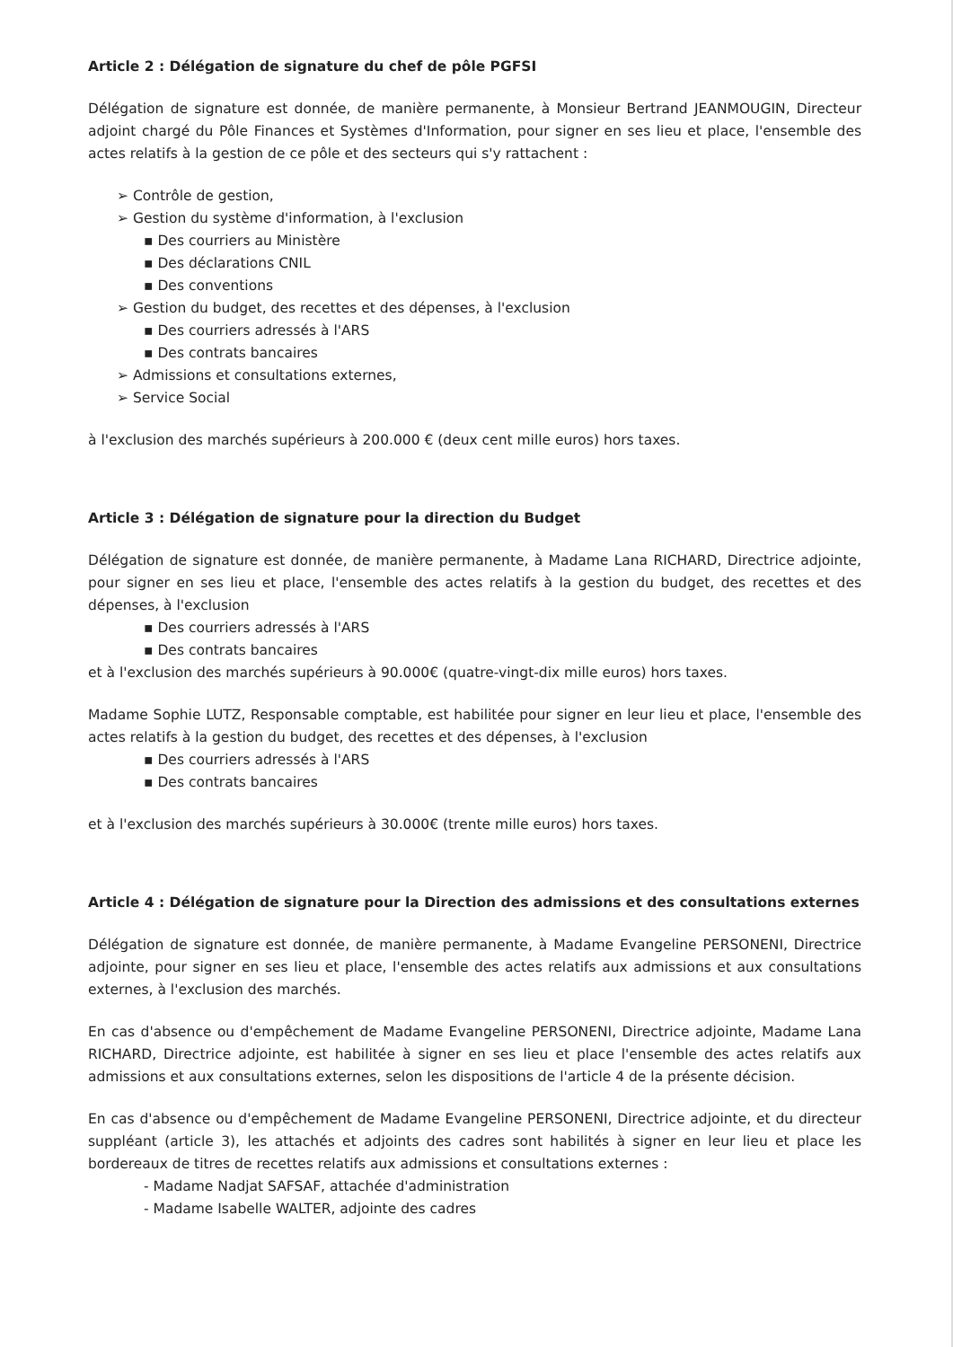Article 2 : Délégation de signature du chef de pôle PGFSI
Délégation de signature est donnée, de manière permanente, à Monsieur Bertrand JEANMOUGIN, Directeur adjoint chargé du Pôle Finances et Systèmes d'Information, pour signer en ses lieu et place, l'ensemble des actes relatifs à la gestion de ce pôle et des secteurs qui s'y rattachent :
➢ Contrôle de gestion,
➢ Gestion du système d'information, à l'exclusion
▪ Des courriers au Ministère
▪ Des déclarations CNIL
▪ Des conventions
➢ Gestion du budget, des recettes et des dépenses, à l'exclusion
▪ Des courriers adressés à l'ARS
▪ Des contrats bancaires
➢ Admissions et consultations externes,
➢ Service Social
à l'exclusion des marchés supérieurs à 200.000 € (deux cent mille euros) hors taxes.
Article 3 : Délégation de signature pour la direction du Budget
Délégation de signature est donnée, de manière permanente, à Madame Lana RICHARD, Directrice adjointe, pour signer en ses lieu et place, l'ensemble des actes relatifs à la gestion du budget, des recettes et des dépenses, à l'exclusion
▪ Des courriers adressés à l'ARS
▪ Des contrats bancaires
et à l'exclusion des marchés supérieurs à 90.000€ (quatre-vingt-dix mille euros) hors taxes.
Madame Sophie LUTZ, Responsable comptable, est habilitée pour signer en leur lieu et place, l'ensemble des actes relatifs à la gestion du budget, des recettes et des dépenses, à l'exclusion
▪ Des courriers adressés à l'ARS
▪ Des contrats bancaires
et à l'exclusion des marchés supérieurs à 30.000€ (trente mille euros) hors taxes.
Article 4 : Délégation de signature pour la Direction des admissions et des consultations externes
Délégation de signature est donnée, de manière permanente, à Madame Evangeline PERSONENI, Directrice adjointe, pour signer en ses lieu et place, l'ensemble des actes relatifs aux admissions et aux consultations externes, à l'exclusion des marchés.
En cas d'absence ou d'empêchement de Madame Evangeline PERSONENI, Directrice adjointe, Madame Lana RICHARD, Directrice adjointe, est habilitée à signer en ses lieu et place l'ensemble des actes relatifs aux admissions et aux consultations externes, selon les dispositions de l'article 4 de la présente décision.
En cas d'absence ou d'empêchement de Madame Evangeline PERSONENI, Directrice adjointe, et du directeur suppléant (article 3), les attachés et adjoints des cadres sont habilités à signer en leur lieu et place les bordereaux de titres de recettes relatifs aux admissions et consultations externes :
- Madame Nadjat SAFSAF, attachée d'administration
- Madame Isabelle WALTER, adjointe des cadres